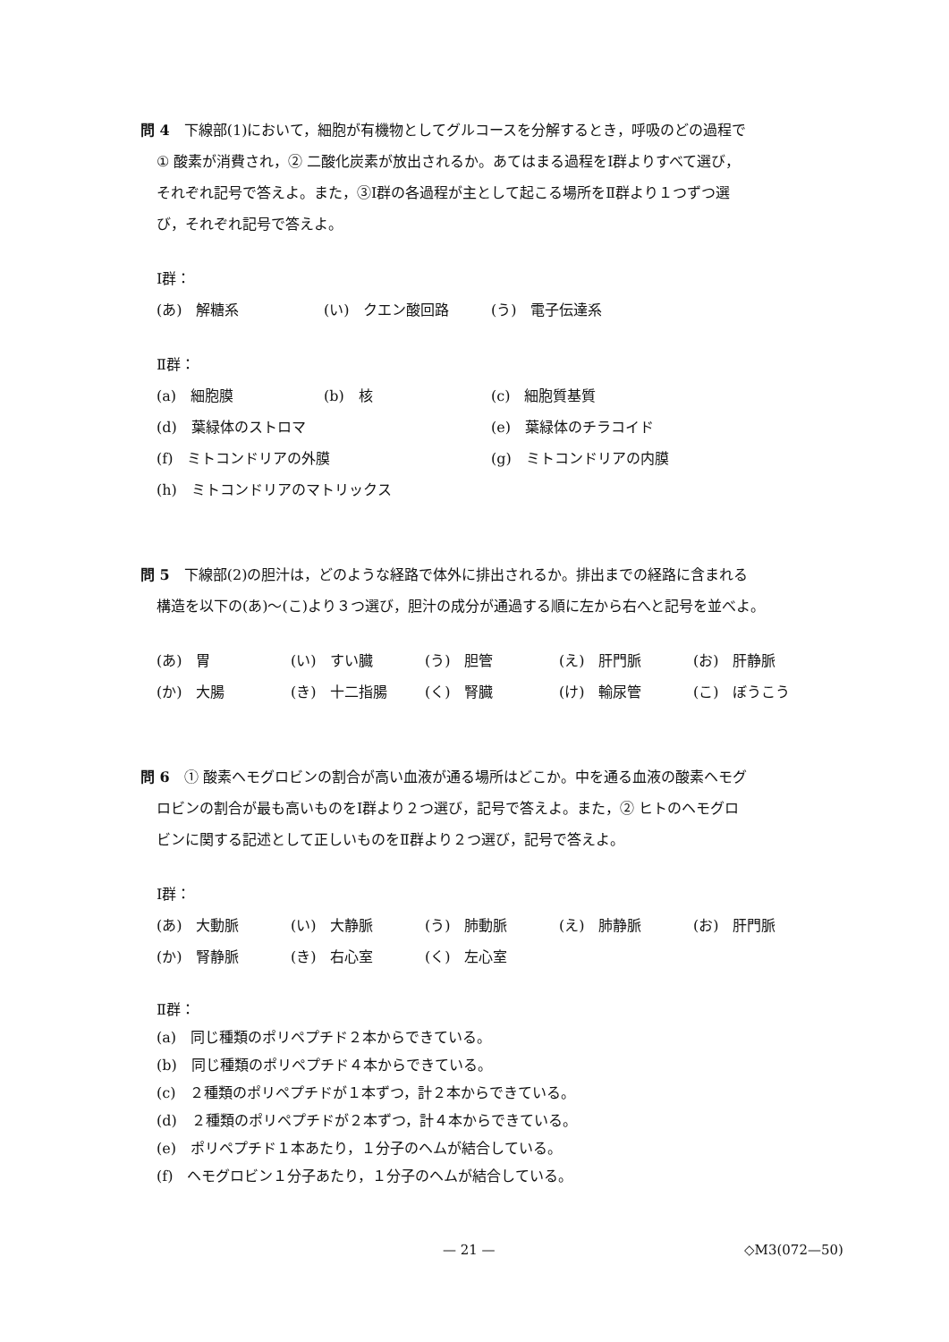問 4　下線部(1)において，細胞が有機物としてグルコースを分解するとき，呼吸のどの過程で
① 酸素が消費され，② 二酸化炭素が放出されるか。あてはまる過程をⅠ群よりすべて選び，
それぞれ記号で答えよ。また，③Ⅰ群の各過程が主として起こる場所をⅡ群より１つずつ選
び，それぞれ記号で答えよ。
Ⅰ群：
(あ)　解糖系 (い)　クエン酸回路 (う)　電子伝達系
Ⅱ群：
(a)　細胞膜 (b)　核 (c)　細胞質基質
(d)　葉緑体のストロマ (e)　葉緑体のチラコイド
(f)　ミトコンドリアの外膜 (g)　ミトコンドリアの内膜
(h)　ミトコンドリアのマトリックス
問 5　下線部(2)の胆汁は，どのような経路で体外に排出されるか。排出までの経路に含まれる
構造を以下の(あ)～(こ)より３つ選び，胆汁の成分が通過する順に左から右へと記号を並べよ。
(あ)　胃 (い)　すい臓 (う)　胆管 (え)　肝門脈 (お)　肝静脈
(か)　大腸 (き)　十二指腸 (く)　腎臓 (け)　輸尿管 (こ)　ぼうこう
問 6　① 酸素ヘモグロビンの割合が高い血液が通る場所はどこか。中を通る血液の酸素ヘモグ
ロビンの割合が最も高いものをⅠ群より２つ選び，記号で答えよ。また，② ヒトのヘモグロ
ビンに関する記述として正しいものをⅡ群より２つ選び，記号で答えよ。
Ⅰ群：
(あ)　大動脈 (い)　大静脈 (う)　肺動脈 (え)　肺静脈 (お)　肝門脈
(か)　腎静脈 (き)　右心室 (く)　左心室
Ⅱ群：
(a)　同じ種類のポリペプチド２本からできている。
(b)　同じ種類のポリペプチド４本からできている。
(c)　２種類のポリペプチドが１本ずつ，計２本からできている。
(d)　２種類のポリペプチドが２本ずつ，計４本からできている。
(e)　ポリペプチド１本あたり，１分子のヘムが結合している。
(f)　ヘモグロビン１分子あたり，１分子のヘムが結合している。
— 21 — ◇M3(072—50)